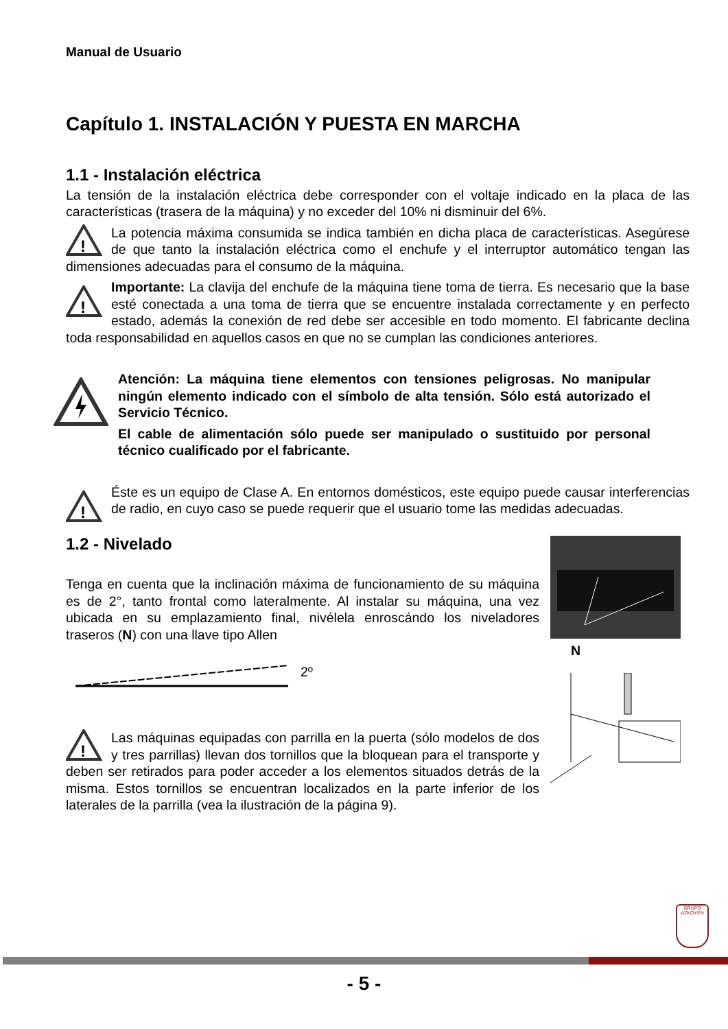Manual de Usuario
Capítulo 1. INSTALACIÓN Y PUESTA EN MARCHA
1.1 - Instalación eléctrica
La tensión de la instalación eléctrica debe corresponder con el voltaje indicado en la placa de las características (trasera de la máquina) y no exceder del 10% ni disminuir del 6%.
!
La potencia máxima consumida se indica también en dicha placa de características. Asegúrese de que tanto la instalación eléctrica como el enchufe y el interruptor automático tengan las dimensiones adecuadas para el consumo de la máquina.
!
Importante: La clavija del enchufe de la máquina tiene toma de tierra. Es necesario que la base esté conectada a una toma de tierra que se encuentre instalada correctamente y en perfecto estado, además la conexión de red debe ser accesible en todo momento. El fabricante declina toda responsabilidad en aquellos casos en que no se cumplan las condiciones anteriores.
Atención: La máquina tiene elementos con tensiones peligrosas. No manipular ningún elemento indicado con el símbolo de alta tensión. Sólo está autorizado el Servicio Técnico.
El cable de alimentación sólo puede ser manipulado o sustituido por personal técnico cualificado por el fabricante.
!
Éste es un equipo de Clase A. En entornos domésticos, este equipo puede causar interferencias de radio, en cuyo caso se puede requerir que el usuario tome las medidas adecuadas.
1.2 - Nivelado
Tenga en cuenta que la inclinación máxima de funcionamiento de su máquina es de 2°, tanto frontal como lateralmente. Al instalar su máquina, una vez ubicada en su emplazamiento final, nivélela enroscándo los niveladores traseros (N) con una llave tipo Allen
2º
!
Las máquinas equipadas con parrilla en la puerta (sólo modelos de dos y tres parrillas) llevan dos tornillos que la bloquean para el transporte y deben ser retirados para poder acceder a los elementos situados detrás de la misma. Estos tornillos se encuentran localizados en la parte inferior de los laterales de la parrilla (vea la ilustración de la página 9).
N
GRUPO AZKOYEN
- 5 -